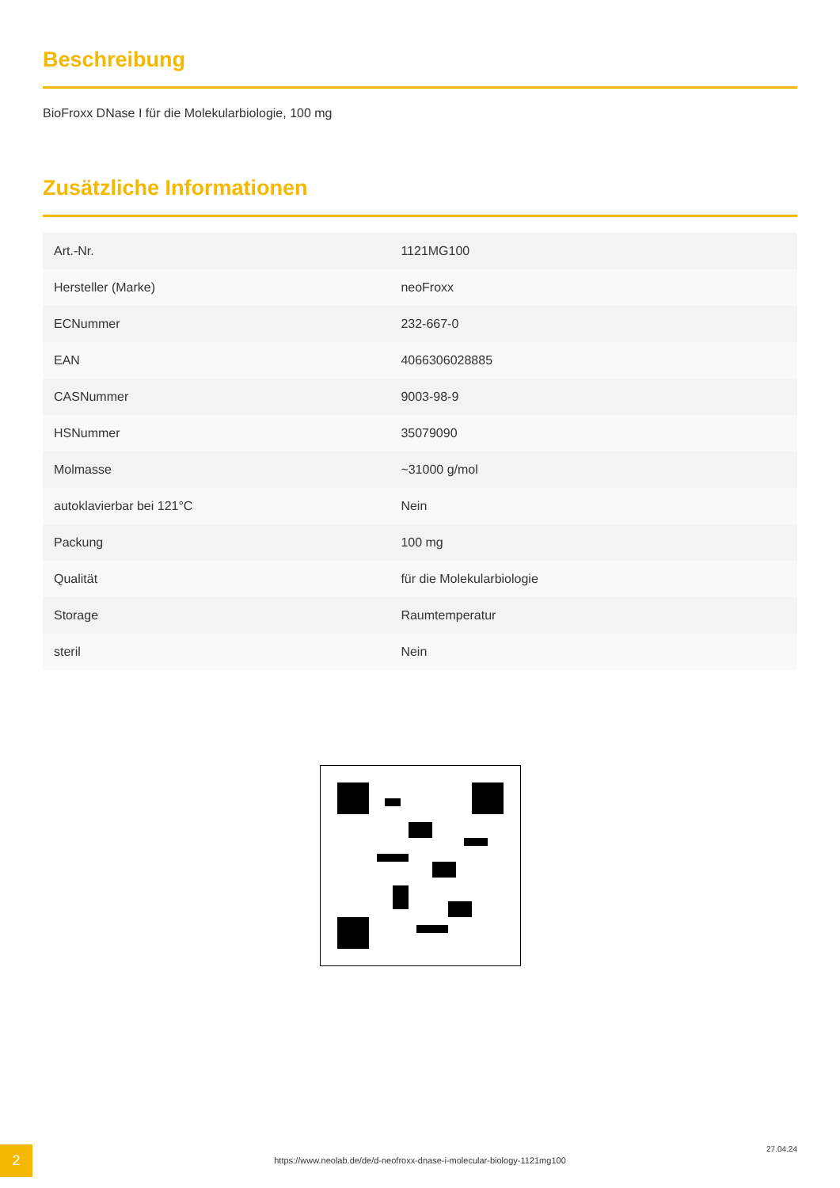Beschreibung
BioFroxx DNase I für die Molekularbiologie, 100 mg
Zusätzliche Informationen
| Art.-Nr. | 1121MG100 |
| Hersteller (Marke) | neoFroxx |
| ECNummer | 232-667-0 |
| EAN | 4066306028885 |
| CASNummer | 9003-98-9 |
| HSNummer | 35079090 |
| Molmasse | ~31000 g/mol |
| autoklavierbar bei 121°C | Nein |
| Packung | 100 mg |
| Qualität | für die Molekularbiologie |
| Storage | Raumtemperatur |
| steril | Nein |
2
https://www.neolab.de/de/d-neofroxx-dnase-i-molecular-biology-1121mg100
27.04.24